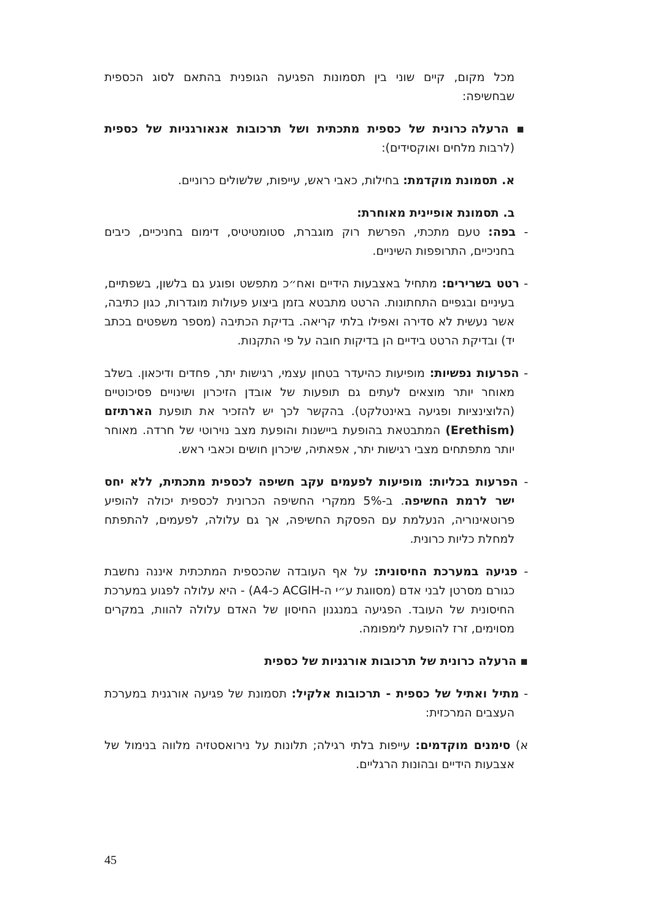מכל מקום, קיים שוני בין תסמונות הפגיעה הגופנית בהתאם לסוג הכספית שבחשיפה:
▪ הרעלה כרונית של כספית מתכתית ושל תרכובות אנאורגניות של כספית (לרבות מלחים ואוקסידים):
א. תסמונת מוקדמת: בחילות, כאבי ראש, עייפות, שלשולים כרוניים.
ב. תסמונת אופיינית מאוחרת:
- בפה: טעם מתכתי, הפרשת רוק מוגברת, סטומטיטיס, דימום בחניכיים, כיבים בחניכיים, התרופפות השיניים.
- רטט בשרירים: מתחיל באצבעות הידיים ואח״כ מתפשט ופוגע גם בלשון, בשפתיים, בעיניים ובגפיים התחתונות. הרטט מתבטא בזמן ביצוע פעולות מוגדרות, כגון כתיבה, אשר נעשית לא סדירה ואפילו בלתי קריאה. בדיקת הכתיבה (מספר משפטים בכתב יד) ובדיקת הרטט בידיים הן בדיקות חובה על פי התקנות.
- הפרעות נפשיות: מופיעות כהיעדר בטחון עצמי, רגישות יתר, פחדים ודיכאון. בשלב מאוחר יותר מוצאים לעתים גם תופעות של אובדן הזיכרון ושינויים פסיכוטיים (הלוצינציות ופגיעה באינטלקט). בהקשר לכך יש להזכיר את תופעת הארתיזם (Erethism) המתבטאת בהופעת ביישנות והופעת מצב נוירוטי של חרדה. מאוחר יותר מתפתחים מצבי רגישות יתר, אפאתיה, שיכרון חושים וכאבי ראש.
- הפרעות בכליות: מופיעות לפעמים עקב חשיפה לכספית מתכתית, ללא יחס ישר לרמת החשיפה. ב-5% ממקרי החשיפה הכרונית לכספית יכולה להופיע פרוטאינוריה, הנעלמת עם הפסקת החשיפה, אך גם עלולה, לפעמים, להתפתח למחלת כליות כרונית.
- פגיעה במערכת החיסונית: על אף העובדה שהכספית המתכתית איננה נחשבת כגורם מסרטן לבני אדם (מסווגת ע״י ה-ACGIH כ-A4) - היא עלולה לפגוע במערכת החיסונית של העובד. הפגיעה במנגנון החיסון של האדם עלולה להוות, במקרים מסוימים, זרז להופעת לימפומה.
▪ הרעלה כרונית של תרכובות אורגניות של כספית
- מתיל ואתיל של כספית - תרכובות אלקיל: תסמונת של פגיעה אורגנית במערכת העצבים המרכזית:
א) סימנים מוקדמים: עייפות בלתי רגילה; תלונות על נירואסטזיה מלווה בנימול של אצבעות הידיים ובהונות הרגליים.
45